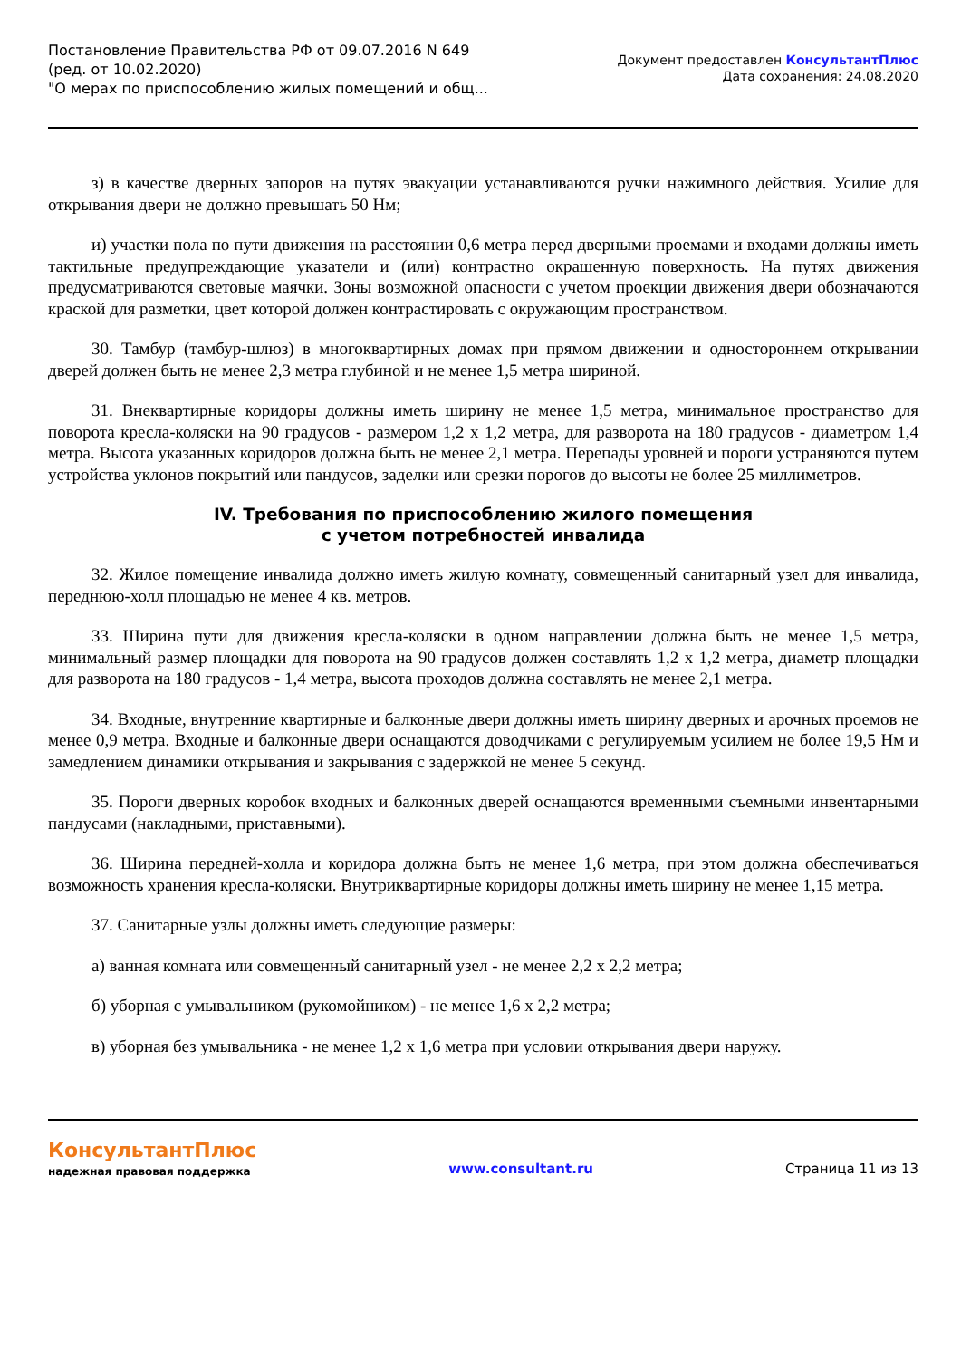Постановление Правительства РФ от 09.07.2016 N 649
(ред. от 10.02.2020)
"О мерах по приспособлению жилых помещений и общ...
Документ предоставлен КонсультантПлюс
Дата сохранения: 24.08.2020
з) в качестве дверных запоров на путях эвакуации устанавливаются ручки нажимного действия. Усилие для открывания двери не должно превышать 50 Нм;
и) участки пола по пути движения на расстоянии 0,6 метра перед дверными проемами и входами должны иметь тактильные предупреждающие указатели и (или) контрастно окрашенную поверхность. На путях движения предусматриваются световые маячки. Зоны возможной опасности с учетом проекции движения двери обозначаются краской для разметки, цвет которой должен контрастировать с окружающим пространством.
30. Тамбур (тамбур-шлюз) в многоквартирных домах при прямом движении и одностороннем открывании дверей должен быть не менее 2,3 метра глубиной и не менее 1,5 метра шириной.
31. Внеквартирные коридоры должны иметь ширину не менее 1,5 метра, минимальное пространство для поворота кресла-коляски на 90 градусов - размером 1,2 x 1,2 метра, для разворота на 180 градусов - диаметром 1,4 метра. Высота указанных коридоров должна быть не менее 2,1 метра. Перепады уровней и пороги устраняются путем устройства уклонов покрытий или пандусов, заделки или срезки порогов до высоты не более 25 миллиметров.
IV. Требования по приспособлению жилого помещения
с учетом потребностей инвалида
32. Жилое помещение инвалида должно иметь жилую комнату, совмещенный санитарный узел для инвалида, переднюю-холл площадью не менее 4 кв. метров.
33. Ширина пути для движения кресла-коляски в одном направлении должна быть не менее 1,5 метра, минимальный размер площадки для поворота на 90 градусов должен составлять 1,2 x 1,2 метра, диаметр площадки для разворота на 180 градусов - 1,4 метра, высота проходов должна составлять не менее 2,1 метра.
34. Входные, внутренние квартирные и балконные двери должны иметь ширину дверных и арочных проемов не менее 0,9 метра. Входные и балконные двери оснащаются доводчиками с регулируемым усилием не более 19,5 Нм и замедлением динамики открывания и закрывания с задержкой не менее 5 секунд.
35. Пороги дверных коробок входных и балконных дверей оснащаются временными съемными инвентарными пандусами (накладными, приставными).
36. Ширина передней-холла и коридора должна быть не менее 1,6 метра, при этом должна обеспечиваться возможность хранения кресла-коляски. Внутриквартирные коридоры должны иметь ширину не менее 1,15 метра.
37. Санитарные узлы должны иметь следующие размеры:
а) ванная комната или совмещенный санитарный узел - не менее 2,2 x 2,2 метра;
б) уборная с умывальником (рукомойником) - не менее 1,6 x 2,2 метра;
в) уборная без умывальника - не менее 1,2 x 1,6 метра при условии открывания двери наружу.
КонсультантПлюс
надежная правовая поддержка
www.consultant.ru Страница 11 из 13